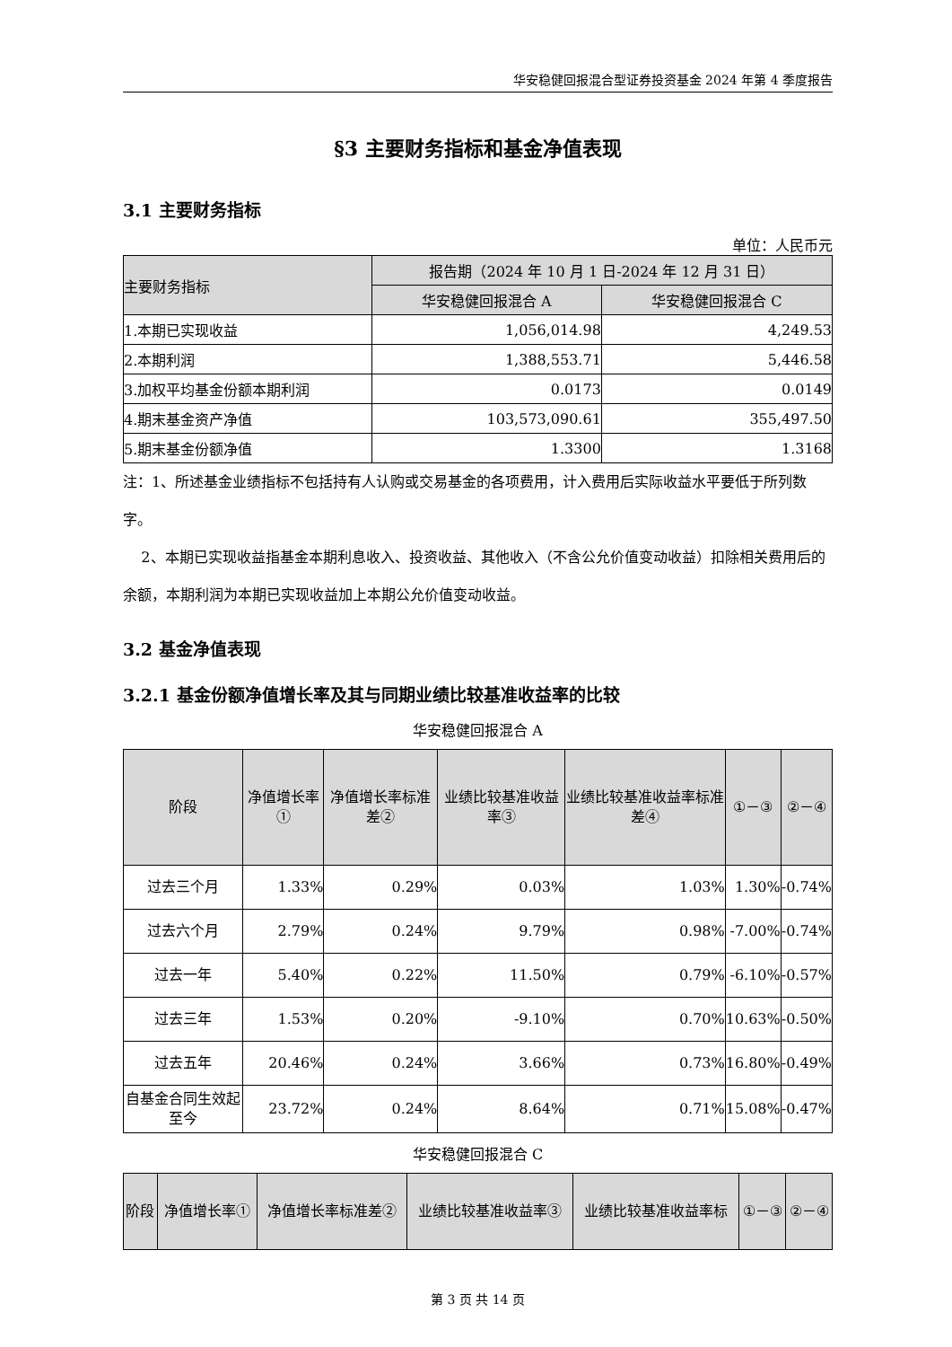华安稳健回报混合型证券投资基金 2024 年第 4 季度报告
§3 主要财务指标和基金净值表现
3.1 主要财务指标
单位：人民币元
| 主要财务指标 | 报告期（2024 年 10 月 1 日-2024 年 12 月 31 日） | |
| --- | --- | --- |
| | 华安稳健回报混合 A | 华安稳健回报混合 C |
| 1.本期已实现收益 | 1,056,014.98 | 4,249.53 |
| 2.本期利润 | 1,388,553.71 | 5,446.58 |
| 3.加权平均基金份额本期利润 | 0.0173 | 0.0149 |
| 4.期末基金资产净值 | 103,573,090.61 | 355,497.50 |
| 5.期末基金份额净值 | 1.3300 | 1.3168 |
注：1、所述基金业绩指标不包括持有人认购或交易基金的各项费用，计入费用后实际收益水平要低于所列数字。
2、本期已实现收益指基金本期利息收入、投资收益、其他收入（不含公允价值变动收益）扣除相关费用后的余额，本期利润为本期已实现收益加上本期公允价值变动收益。
3.2 基金净值表现
3.2.1 基金份额净值增长率及其与同期业绩比较基准收益率的比较
华安稳健回报混合 A
| 阶段 | 净值增长率① | 净值增长率标准差② | 业绩比较基准收益率③ | 业绩比较基准收益率标准差④ | ①－③ | ②－④ |
| --- | --- | --- | --- | --- | --- | --- |
| 过去三个月 | 1.33% | 0.29% | 0.03% | 1.03% | 1.30% | -0.74% |
| 过去六个月 | 2.79% | 0.24% | 9.79% | 0.98% | -7.00% | -0.74% |
| 过去一年 | 5.40% | 0.22% | 11.50% | 0.79% | -6.10% | -0.57% |
| 过去三年 | 1.53% | 0.20% | -9.10% | 0.70% | 10.63% | -0.50% |
| 过去五年 | 20.46% | 0.24% | 3.66% | 0.73% | 16.80% | -0.49% |
| 自基金合同生效起至今 | 23.72% | 0.24% | 8.64% | 0.71% | 15.08% | -0.47% |
华安稳健回报混合 C
| 阶段 | 净值增长率① | 净值增长率标准差② | 业绩比较基准收益率③ | 业绩比较基准收益率标 | ①－③ | ②－④ |
| --- | --- | --- | --- | --- | --- | --- |
第 3 页 共 14 页